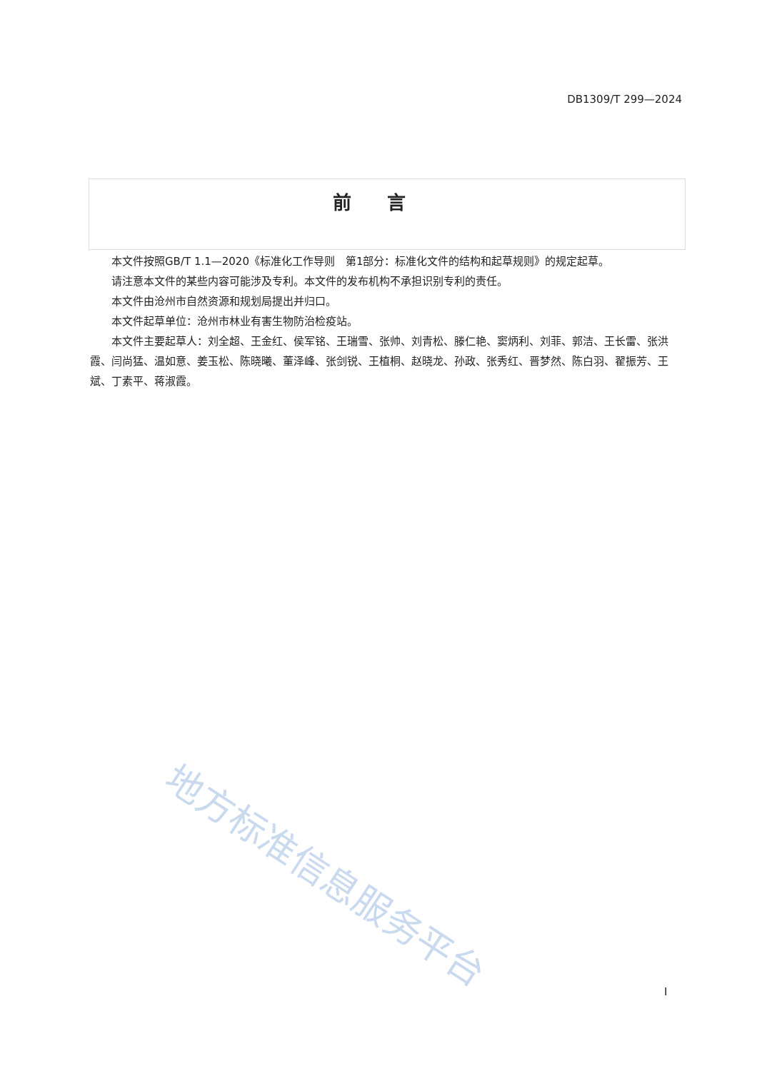DB1309/T 299—2024
前言
本文件按照GB/T 1.1—2020《标准化工作导则　第1部分：标准化文件的结构和起草规则》的规定起草。
请注意本文件的某些内容可能涉及专利。本文件的发布机构不承担识别专利的责任。
本文件由沧州市自然资源和规划局提出并归口。
本文件起草单位：沧州市林业有害生物防治检疫站。
本文件主要起草人：刘全超、王金红、侯军铭、王瑞雪、张帅、刘青松、滕仁艳、窦炳利、刘菲、郭洁、王长雷、张洪霞、闫尚猛、温如意、姜玉松、陈晓曦、董泽峰、张剑锐、王植桐、赵晓龙、孙政、张秀红、晋梦然、陈白羽、翟振芳、王斌、丁素平、蒋淑霞。
地方标准信息服务平台
I